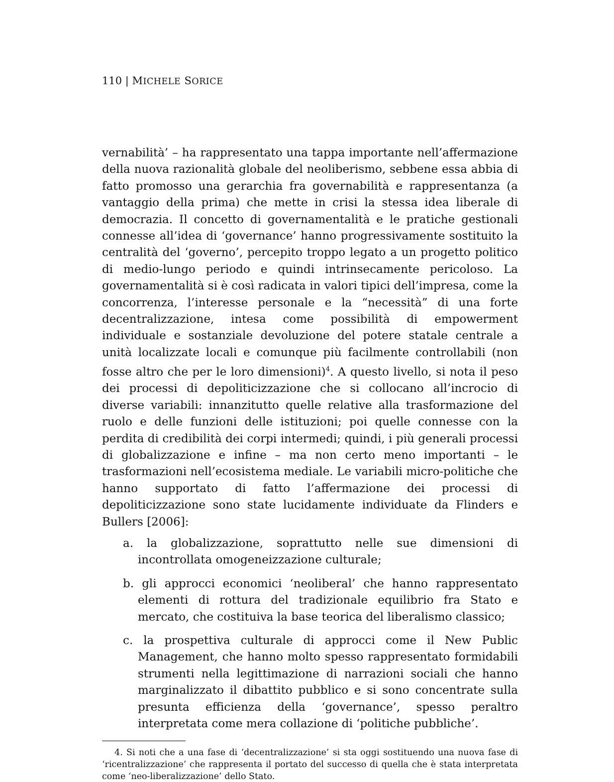110 | MICHELE SORICE
vernabilità’ – ha rappresentato una tappa importante nell’affermazione della nuova razionalità globale del neoliberismo, sebbene essa abbia di fatto promosso una gerarchia fra governabilità e rappresentanza (a vantaggio della prima) che mette in crisi la stessa idea liberale di democrazia. Il concetto di governamentalità e le pratiche gestionali connesse all’idea di ‘governance’ hanno progressivamente sostituito la centralità del ‘governo’, percepito troppo legato a un progetto politico di medio-lungo periodo e quindi intrinsecamente pericoloso. La governamentalità si è così radicata in valori tipici dell’impresa, come la concorrenza, l’interesse personale e la “necessità” di una forte decentralizzazione, intesa come possibilità di empowerment individuale e sostanziale devoluzione del potere statale centrale a unità localizzate locali e comunque più facilmente controllabili (non fosse altro che per le loro dimensioni)<sup>4</sup>. A questo livello, si nota il peso dei processi di depoliticizzazione che si collocano all’incrocio di diverse variabili: innanzitutto quelle relative alla trasformazione del ruolo e delle funzioni delle istituzioni; poi quelle connesse con la perdita di credibilità dei corpi intermedi; quindi, i più generali processi di globalizzazione e infine – ma non certo meno importanti – le trasformazioni nell’ecosistema mediale. Le variabili micro-politiche che hanno supportato di fatto l’affermazione dei processi di depoliticizzazione sono state lucidamente individuate da Flinders e Bullers [2006]:
a. la globalizzazione, soprattutto nelle sue dimensioni di incontrollata omogeneizzazione culturale;
b. gli approcci economici ‘neoliberal’ che hanno rappresentato elementi di rottura del tradizionale equilibrio fra Stato e mercato, che costituiva la base teorica del liberalismo classico;
c. la prospettiva culturale di approcci come il New Public Management, che hanno molto spesso rappresentato formidabili strumenti nella legittimazione di narrazioni sociali che hanno marginalizzato il dibattito pubblico e si sono concentrate sulla presunta efficienza della ‘governance’, spesso peraltro interpretata come mera collazione di ‘politiche pubbliche’.
4. Si noti che a una fase di ‘decentralizzazione’ si sta oggi sostituendo una nuova fase di ‘ricentralizzazione’ che rappresenta il portato del successo di quella che è stata interpretata come ‘neo-liberalizzazione’ dello Stato.